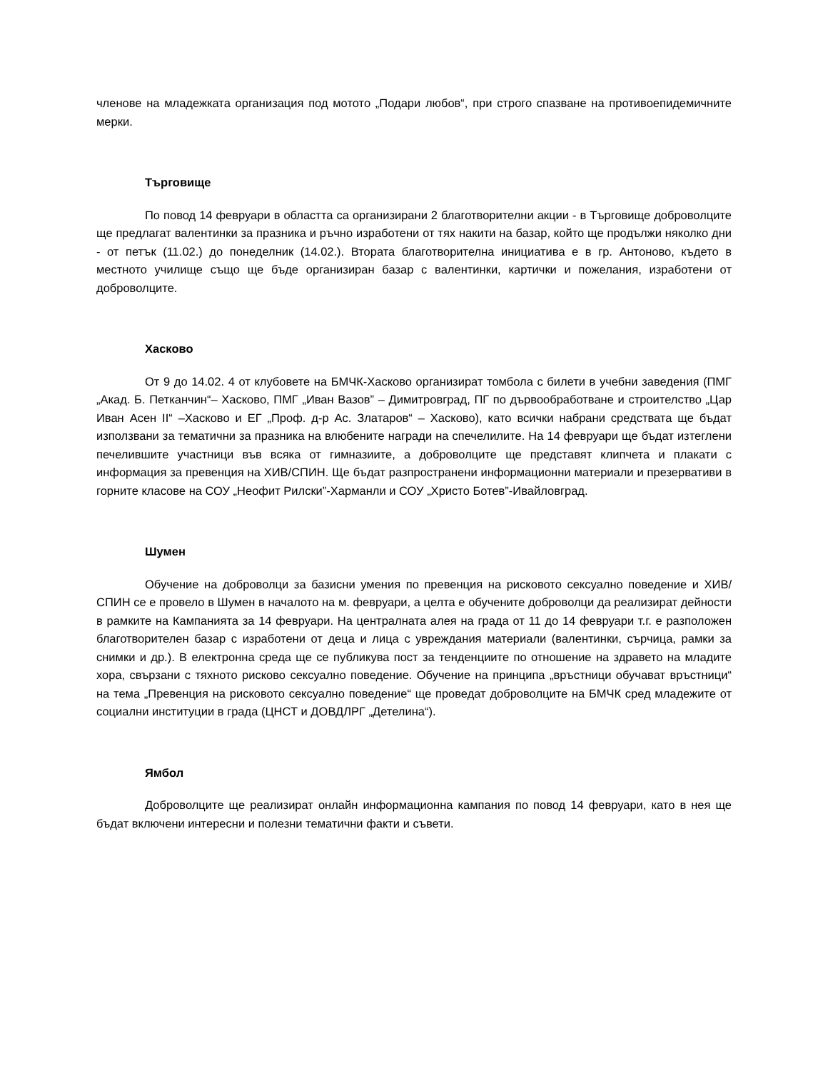членове на младежката организация под мотото „Подари любов“, при строго спазване на противоепидемичните мерки.
Търговище
По повод 14 февруари в областта са организирани 2 благотворителни акции - в Търговище доброволците ще предлагат валентинки за празника и ръчно изработени от тях накити на базар, който ще продължи няколко дни - от петък (11.02.) до понеделник (14.02.). Втората благотворителна инициатива е в гр. Антоново, където в местното училище също ще бъде организиран базар с валентинки, картички и пожелания, изработени от доброволците.
Хасково
От 9 до 14.02. 4 от клубовете на БМЧК-Хасково организират томбола с билети в учебни заведения (ПМГ „Акад. Б. Петканчин“– Хасково, ПМГ „Иван Вазов” – Димитровград, ПГ по дървообработване и строителство „Цар Иван Асен II“ –Хасково и ЕГ „Проф. д-р Ас. Златаров“ – Хасково), като всички набрани средствата ще бъдат използвани за тематични за празника на влюбените награди на спечелилите. На 14 февруари ще бъдат изтеглени печелившите участници във всяка от гимназиите, а доброволците ще представят клипчета и плакати с информация за превенция на ХИВ/СПИН. Ще бъдат разпространени информационни материали и презервативи в горните класове на СОУ „Неофит Рилски”-Харманли и СОУ „Христо Ботев”-Ивайловград.
Шумен
Обучение на доброволци за базисни умения по превенция на рисковото сексуално поведение и ХИВ/СПИН се е провело в Шумен в началото на м. февруари, а целта е обучените доброволци да реализират дейности в рамките на Кампанията за 14 февруари. На централната алея на града от 11 до 14 февруари т.г. е разположен благотворителен базар с изработени от деца и лица с увреждания материали (валентинки, сърчица, рамки за снимки и др.). В електронна среда ще се публикува пост за тенденциите по отношение на здравето на младите хора, свързани с тяхното рисково сексуално поведение. Обучение на принципа „връстници обучават връстници“ на тема „Превенция на рисковото сексуално поведение“ ще проведат доброволците на БМЧК сред младежите от социални институции в града (ЦНСТ и ДОВДЛРГ „Детелина“).
Ямбол
Доброволците ще реализират онлайн информационна кампания по повод 14 февруари, като в нея ще бъдат включени интересни и полезни тематични факти и съвети.